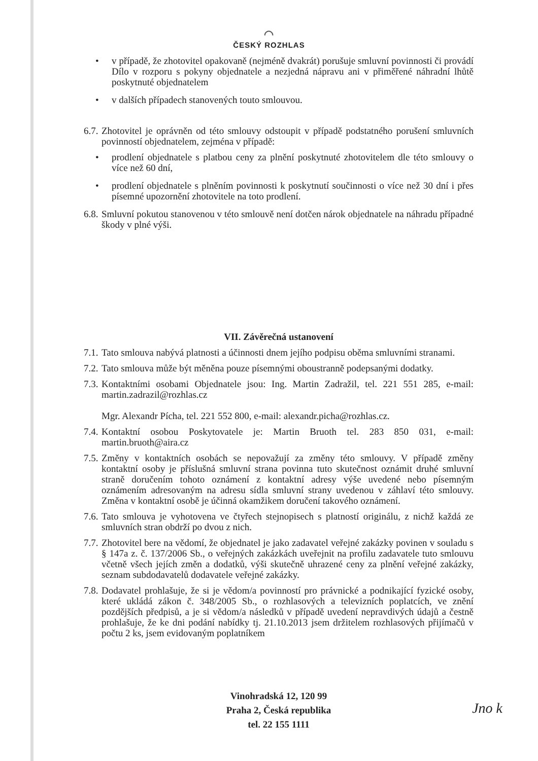◠
ČESKÝ ROZHLAS
• v případě, že zhotovitel opakovaně (nejméně dvakrát) porušuje smluvní povinnosti či provádí Dílo v rozporu s pokyny objednatele a nezjedná nápravu ani v přiměřené náhradní lhůtě poskytnuté objednatelem
• v dalších případech stanovených touto smlouvou.
6.7. Zhotovitel je oprávněn od této smlouvy odstoupit v případě podstatného porušení smluvních povinností objednatelem, zejména v případě:
• prodlení objednatele s platbou ceny za plnění poskytnuté zhotovitelem dle této smlouvy o více než 60 dní,
• prodlení objednatele s plněním povinnosti k poskytnutí součinnosti o více než 30 dní i přes písemné upozornění zhotovitele na toto prodlení.
6.8. Smluvní pokutou stanovenou v této smlouvě není dotčen nárok objednatele na náhradu případné škody v plné výši.
VII. Závěrečná ustanovení
7.1. Tato smlouva nabývá platnosti a účinnosti dnem jejího podpisu oběma smluvními stranami.
7.2. Tato smlouva může být měněna pouze písemnými oboustranně podepsanými dodatky.
7.3. Kontaktními osobami Objednatele jsou: Ing. Martin Zadražil, tel. 221 551 285, e-mail: martin.zadrazil@rozhlas.cz
Mgr. Alexandr Pícha, tel. 221 552 800, e-mail: alexandr.picha@rozhlas.cz.
7.4. Kontaktní osobou Poskytovatele je: Martin Bruoth tel. 283 850 031, e-mail: martin.bruoth@aira.cz
7.5. Změny v kontaktních osobách se nepovažují za změny této smlouvy. V případě změny kontaktní osoby je příslušná smluvní strana povinna tuto skutečnost oznámit druhé smluvní straně doručením tohoto oznámení z kontaktní adresy výše uvedené nebo písemným oznámením adresovaným na adresu sídla smluvní strany uvedenou v záhlaví této smlouvy. Změna v kontaktní osobě je účinná okamžikem doručení takového oznámení.
7.6. Tato smlouva je vyhotovena ve čtyřech stejnopisech s platností originálu, z nichž každá ze smluvních stran obdrží po dvou z nich.
7.7. Zhotovitel bere na vědomí, že objednatel je jako zadavatel veřejné zakázky povinen v souladu s § 147a z. č. 137/2006 Sb., o veřejných zakázkách uveřejnit na profilu zadavatele tuto smlouvu včetně všech jejích změn a dodatků, výši skutečně uhrazené ceny za plnění veřejné zakázky, seznam subdodavatelů dodavatele veřejné zakázky.
7.8. Dodavatel prohlašuje, že si je vědom/a povinností pro právnické a podnikající fyzické osoby, které ukládá zákon č. 348/2005 Sb., o rozhlasových a televizních poplatcích, ve znění pozdějších předpisů, a je si vědom/a následků v případě uvedení nepravdivých údajů a čestně prohlašuje, že ke dni podání nabídky tj. 21.10.2013 jsem držitelem rozhlasových přijímačů v počtu 2 ks, jsem evidovaným poplatníkem
Vinohradská 12, 120 99
Praha 2, Česká republika
tel. 22 155 1111
Jno k